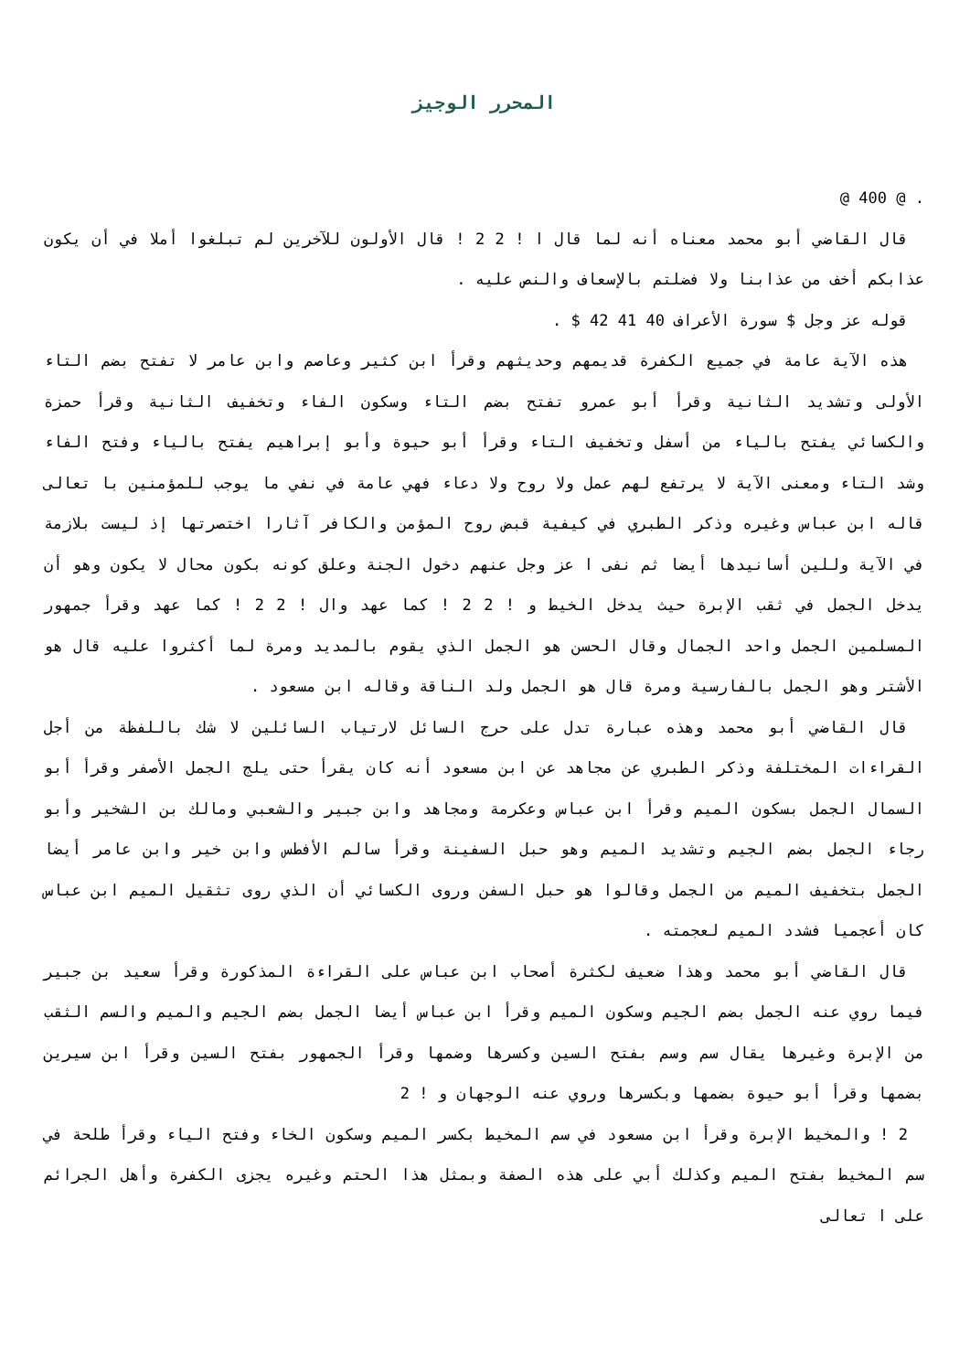المحرر الوجيز
. @ 400 @
قال القاضي أبو محمد معناه أنه لما قال ا ! 2 2 ! قال الأولون للآخرين لم تبلغوا أملا في أن يكون عذابكم أخف من عذابنا ولا فضلتم بالإسعاف والنص عليه .
قوله عز وجل $ سورة الأعراف 40 41 42 $ .
هذه الآية عامة في جميع الكفرة قديمهم وحديثهم وقرأ ابن كثير وعاصم وابن عامر لا تفتح بضم التاء الأولى وتشديد الثانية وقرأ أبو عمرو تفتح بضم التاء وسكون الفاء وتخفيف الثانية وقرأ حمزة والكسائي يفتح بالياء من أسفل وتخفيف التاء وقرأ أبو حيوة وأبو إبراهيم يفتح بالياء وفتح الفاء وشد التاء ومعنى الآية لا يرتفع لهم عمل ولا روح ولا دعاء فهي عامة في نفي ما يوجب للمؤمنين با تعالى قاله ابن عباس وغيره وذكر الطبري في كيفية قبض روح المؤمن والكافر آثارا اختصرتها إذ ليست بلازمة في الآية وللين أسانيدها أيضا ثم نفى ا عز وجل عنهم دخول الجنة وعلق كونه بكون محال لا يكون وهو أن يدخل الجمل في ثقب الإبرة حيث يدخل الخيط و ! 2 2 ! كما عهد وال ! 2 2 ! كما عهد وقرأ جمهور المسلمين الجمل واحد الجمال وقال الحسن هو الجمل الذي يقوم بالمديد ومرة لما أكثروا عليه قال هو الأشتر وهو الجمل بالفارسية ومرة قال هو الجمل ولد الناقة وقاله ابن مسعود .
قال القاضي أبو محمد وهذه عبارة تدل على حرج السائل لارتياب السائلين لا شك باللفظة من أجل القراءات المختلفة وذكر الطبري عن مجاهد عن ابن مسعود أنه كان يقرأ حتى يلج الجمل الأصفر وقرأ أبو السمال الجمل بسكون الميم وقرأ ابن عباس وعكرمة ومجاهد وابن جبير والشعبي ومالك بن الشخير وأبو رجاء الجمل بضم الجيم وتشديد الميم وهو حبل السفينة وقرأ سالم الأفطس وابن خير وابن عامر أيضا الجمل بتخفيف الميم من الجمل وقالوا هو حبل السفن وروى الكسائي أن الذي روى تثقيل الميم ابن عباس كان أعجميا فشدد الميم لعجمته .
قال القاضي أبو محمد وهذا ضعيف لكثرة أصحاب ابن عباس على القراءة المذكورة وقرأ سعيد بن جبير فيما روي عنه الجمل بضم الجيم وسكون الميم وقرأ ابن عباس أيضا الجمل بضم الجيم والميم والسم الثقب من الإبرة وغيرها يقال سم وسم بفتح السين وكسرها وضمها وقرأ الجمهور بفتح السين وقرأ ابن سيرين بضمها وقرأ أبو حيوة بضمها وبكسرها وروي عنه الوجهان و ! 2
2 ! والمخيط الإبرة وقرأ ابن مسعود في سم المخيط بكسر الميم وسكون الخاء وفتح الياء وقرأ طلحة في سم المخيط بفتح الميم وكذلك أبي على هذه الصفة وبمثل هذا الحتم وغيره يجزى الكفرة وأهل الجرائم على ا تعالى